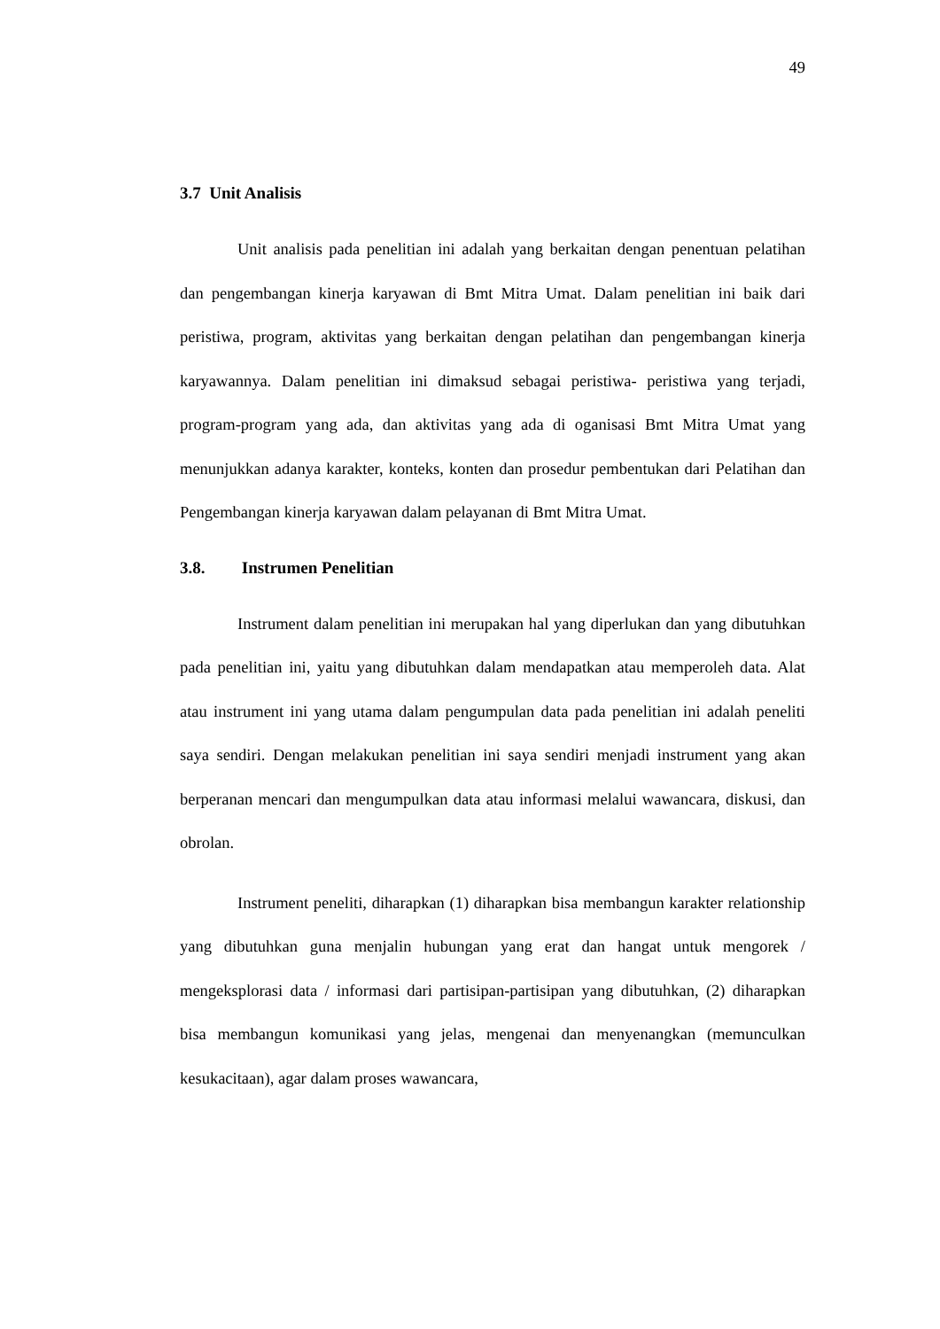49
3.7 Unit Analisis
Unit analisis pada penelitian ini adalah yang berkaitan dengan penentuan pelatihan dan pengembangan kinerja karyawan di Bmt Mitra Umat. Dalam penelitian ini baik dari peristiwa, program, aktivitas yang berkaitan dengan pelatihan dan pengembangan kinerja karyawannya. Dalam penelitian ini dimaksud sebagai peristiwa- peristiwa yang terjadi, program-program yang ada, dan aktivitas yang ada di oganisasi Bmt Mitra Umat yang menunjukkan adanya karakter, konteks, konten dan prosedur pembentukan dari Pelatihan dan Pengembangan kinerja karyawan dalam pelayanan di Bmt Mitra Umat.
3.8. Instrumen Penelitian
Instrument dalam penelitian ini merupakan hal yang diperlukan dan yang dibutuhkan pada penelitian ini, yaitu yang dibutuhkan dalam mendapatkan atau memperoleh data. Alat atau instrument ini yang utama dalam pengumpulan data pada penelitian ini adalah peneliti saya sendiri. Dengan melakukan penelitian ini saya sendiri menjadi instrument yang akan berperanan mencari dan mengumpulkan data atau informasi melalui wawancara, diskusi, dan obrolan.
Instrument peneliti, diharapkan (1) diharapkan bisa membangun karakter relationship yang dibutuhkan guna menjalin hubungan yang erat dan hangat untuk mengorek / mengeksplorasi data / informasi dari partisipan-partisipan yang dibutuhkan, (2) diharapkan bisa membangun komunikasi yang jelas, mengenai dan menyenangkan (memunculkan kesukacitaan), agar dalam proses wawancara,